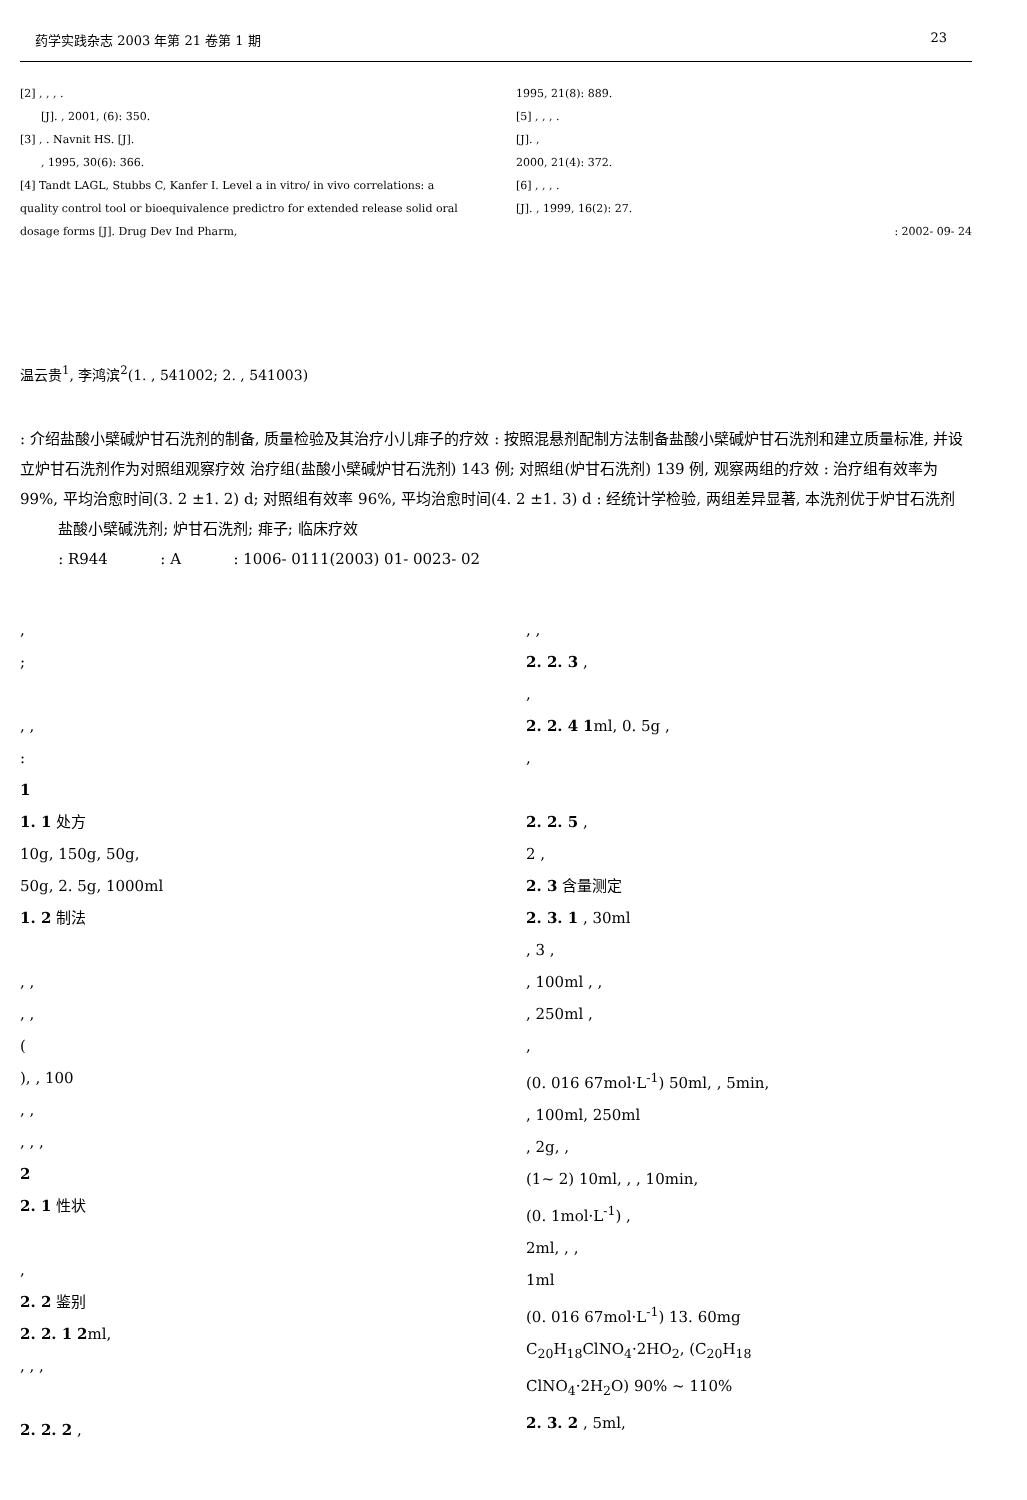药学实践杂志 2003 年第 21 卷第 1 期 23
[2] , , , .
[J]. , 2001, (6): 350.
[3] , . Navnit HS. [J].
, 1995, 30(6): 366.
[4] Tandt LAGL, Stubbs C, Kanfer I. Level a in vitro/ in vivo correlations: a quality control tool or bioequivalence predictro for extended release solid oral dosage forms [J]. Drug Dev Ind Pharm,
1995, 21(8): 889.
[5] , , , .
[J]. ,
2000, 21(4): 372.
[6] , , , .
[J]. , 1999, 16(2): 27.
: 2002- 09- 24
温云贵<sup>1</sup>, 李鸿滨<sup>2</sup>(1. , 541002; 2. , 541003)
: 介绍盐酸小檗碱炉甘石洗剂的制备, 质量检验及其治疗小儿痱子的疗效 : 按照混悬剂配制方法制备盐酸小檗碱炉甘石洗剂和建立质量标准, 并设立炉甘石洗剂作为对照组观察疗效 治疗组(盐酸小檗碱炉甘石洗剂) 143 例; 对照组(炉甘石洗剂) 139 例, 观察两组的疗效 : 治疗组有效率为 99%, 平均治愈时间(3. 2 ±1. 2) d; 对照组有效率 96%, 平均治愈时间(4. 2 ±1. 3) d : 经统计学检验, 两组差异显著, 本洗剂优于炉甘石洗剂
盐酸小檗碱洗剂; 炉甘石洗剂; 痱子; 临床疗效
: R944 : A : 1006- 0111(2003) 01- 0023- 02
,
;
, ,
:
1
1. 1 处方
10g, 150g, 50g,
50g, 2. 5g, 1000ml
1. 2 制法
, ,
, ,
(
), , 100
, ,
, , ,
2
2. 1 性状
,
2. 2 鉴别
2. 2. 1 2ml,
, , ,
2. 2. 2 ,
, ,
2. 2. 3 ,
,
2. 2. 4 1ml, 0. 5g ,
,
2. 2. 5 ,
2 ,
2. 3 含量测定
2. 3. 1 , 30ml
, 3 ,
, 100ml , ,
, 250ml ,
,
(0. 016 67mol·L<sup>-1</sup>) 50ml, , 5min,
, 100ml, 250ml
, 2g, ,
(1~ 2) 10ml, , , 10min,
(0. 1mol·L<sup>-1</sup>) ,
2ml, , ,
1ml
(0. 016 67mol·L<sup>-1</sup>) 13. 60mg
C<sub>20</sub>H<sub>18</sub>ClNO<sub>4</sub>·2HO<sub>2</sub>, (C<sub>20</sub>H<sub>18</sub>
ClNO<sub>4</sub>·2H<sub>2</sub>O) 90% ~ 110%
2. 3. 2 , 5ml,